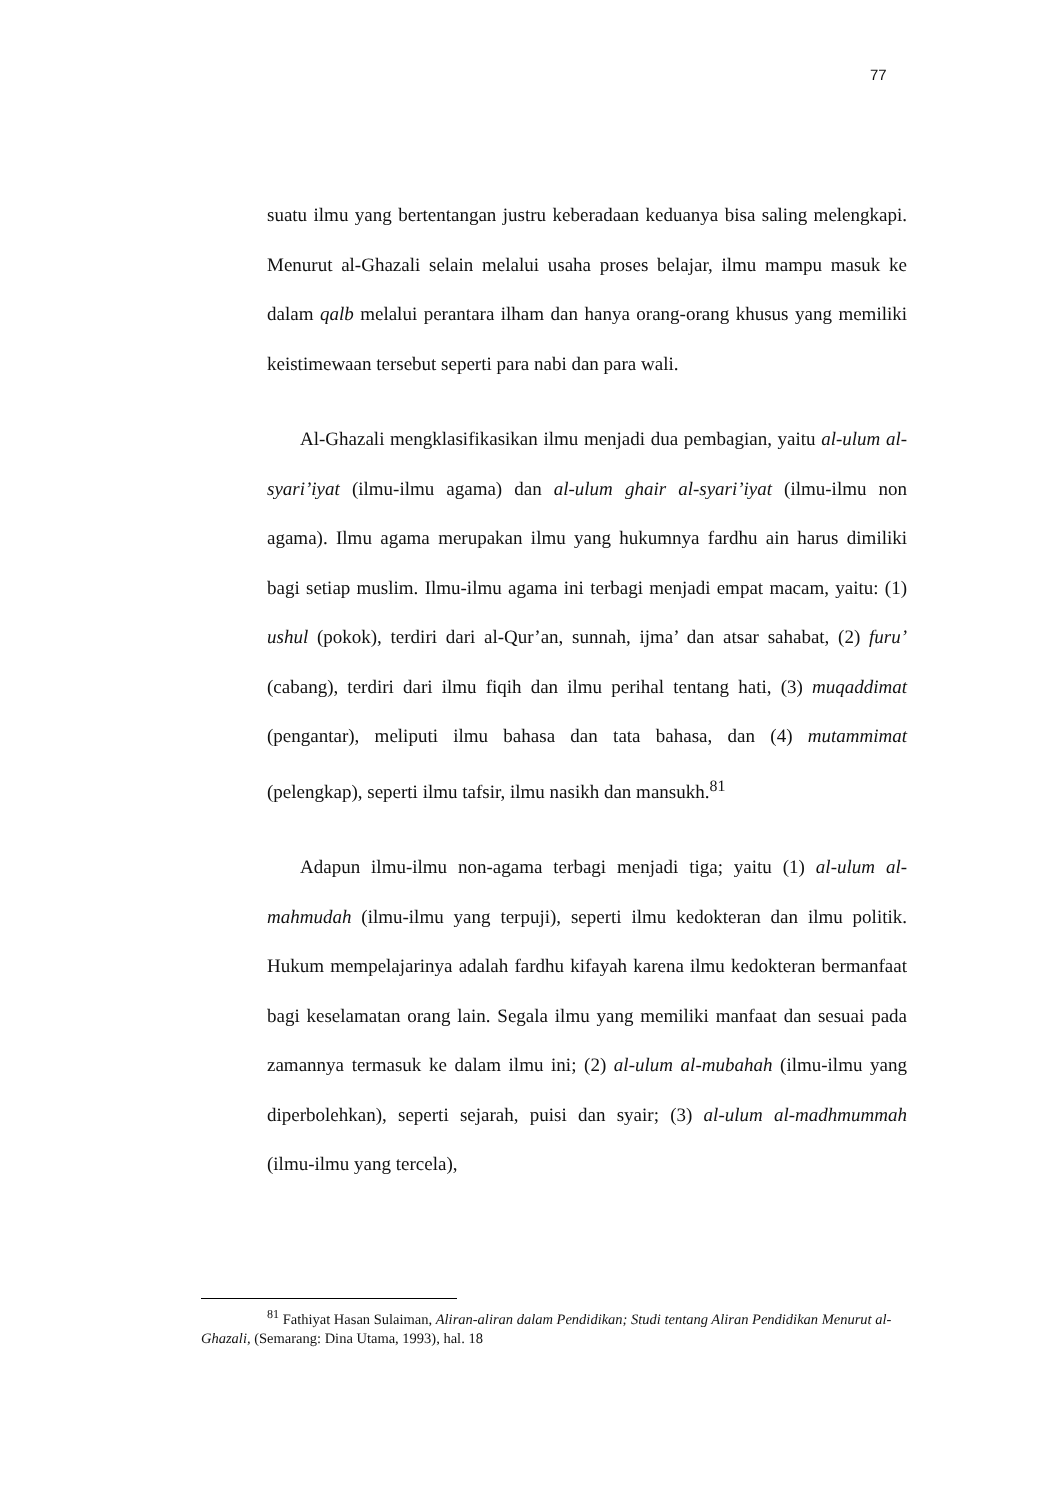77
suatu ilmu yang bertentangan justru keberadaan keduanya bisa saling melengkapi. Menurut al-Ghazali selain melalui usaha proses belajar, ilmu mampu masuk ke dalam qalb melalui perantara ilham dan hanya orang-orang khusus yang memiliki keistimewaan tersebut seperti para nabi dan para wali.
Al-Ghazali mengklasifikasikan ilmu menjadi dua pembagian, yaitu al-ulum al-syari’iyat (ilmu-ilmu agama) dan al-ulum ghair al-syari’iyat (ilmu-ilmu non agama). Ilmu agama merupakan ilmu yang hukumnya fardhu ain harus dimiliki bagi setiap muslim. Ilmu-ilmu agama ini terbagi menjadi empat macam, yaitu: (1) ushul (pokok), terdiri dari al-Qur’an, sunnah, ijma’ dan atsar sahabat, (2) furu’ (cabang), terdiri dari ilmu fiqih dan ilmu perihal tentang hati, (3) muqaddimat (pengantar), meliputi ilmu bahasa dan tata bahasa, dan (4) mutammimat (pelengkap), seperti ilmu tafsir, ilmu nasikh dan mansukh.<sup>81</sup>
Adapun ilmu-ilmu non-agama terbagi menjadi tiga; yaitu (1) al-ulum al-mahmudah (ilmu-ilmu yang terpuji), seperti ilmu kedokteran dan ilmu politik. Hukum mempelajarinya adalah fardhu kifayah karena ilmu kedokteran bermanfaat bagi keselamatan orang lain. Segala ilmu yang memiliki manfaat dan sesuai pada zamannya termasuk ke dalam ilmu ini; (2) al-ulum al-mubahah (ilmu-ilmu yang diperbolehkan), seperti sejarah, puisi dan syair; (3) al-ulum al-madhmummah (ilmu-ilmu yang tercela),
<sup>81</sup> Fathiyat Hasan Sulaiman, Aliran-aliran dalam Pendidikan; Studi tentang Aliran Pendidikan Menurut al-Ghazali, (Semarang: Dina Utama, 1993), hal. 18